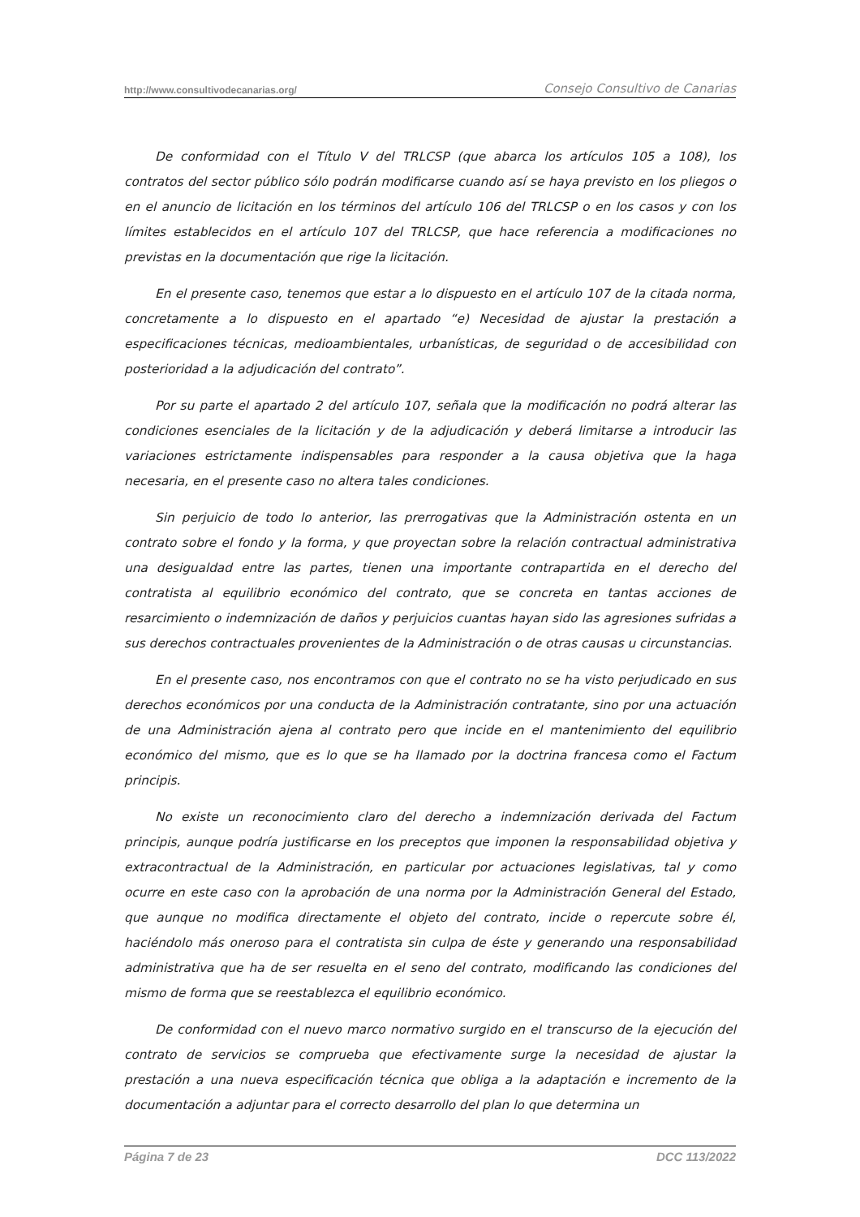http://www.consultivodecanarias.org/ Consejo Consultivo de Canarias
De conformidad con el Título V del TRLCSP (que abarca los artículos 105 a 108), los contratos del sector público sólo podrán modificarse cuando así se haya previsto en los pliegos o en el anuncio de licitación en los términos del artículo 106 del TRLCSP o en los casos y con los límites establecidos en el artículo 107 del TRLCSP, que hace referencia a modificaciones no previstas en la documentación que rige la licitación.
En el presente caso, tenemos que estar a lo dispuesto en el artículo 107 de la citada norma, concretamente a lo dispuesto en el apartado “e) Necesidad de ajustar la prestación a especificaciones técnicas, medioambientales, urbanísticas, de seguridad o de accesibilidad con posterioridad a la adjudicación del contrato”.
Por su parte el apartado 2 del artículo 107, señala que la modificación no podrá alterar las condiciones esenciales de la licitación y de la adjudicación y deberá limitarse a introducir las variaciones estrictamente indispensables para responder a la causa objetiva que la haga necesaria, en el presente caso no altera tales condiciones.
Sin perjuicio de todo lo anterior, las prerrogativas que la Administración ostenta en un contrato sobre el fondo y la forma, y que proyectan sobre la relación contractual administrativa una desigualdad entre las partes, tienen una importante contrapartida en el derecho del contratista al equilibrio económico del contrato, que se concreta en tantas acciones de resarcimiento o indemnización de daños y perjuicios cuantas hayan sido las agresiones sufridas a sus derechos contractuales provenientes de la Administración o de otras causas u circunstancias.
En el presente caso, nos encontramos con que el contrato no se ha visto perjudicado en sus derechos económicos por una conducta de la Administración contratante, sino por una actuación de una Administración ajena al contrato pero que incide en el mantenimiento del equilibrio económico del mismo, que es lo que se ha llamado por la doctrina francesa como el Factum principis.
No existe un reconocimiento claro del derecho a indemnización derivada del Factum principis, aunque podría justificarse en los preceptos que imponen la responsabilidad objetiva y extracontractual de la Administración, en particular por actuaciones legislativas, tal y como ocurre en este caso con la aprobación de una norma por la Administración General del Estado, que aunque no modifica directamente el objeto del contrato, incide o repercute sobre él, haciéndolo más oneroso para el contratista sin culpa de éste y generando una responsabilidad administrativa que ha de ser resuelta en el seno del contrato, modificando las condiciones del mismo de forma que se reestablezca el equilibrio económico.
De conformidad con el nuevo marco normativo surgido en el transcurso de la ejecución del contrato de servicios se comprueba que efectivamente surge la necesidad de ajustar la prestación a una nueva especificación técnica que obliga a la adaptación e incremento de la documentación a adjuntar para el correcto desarrollo del plan lo que determina un
Página 7 de 23 DCC 113/2022